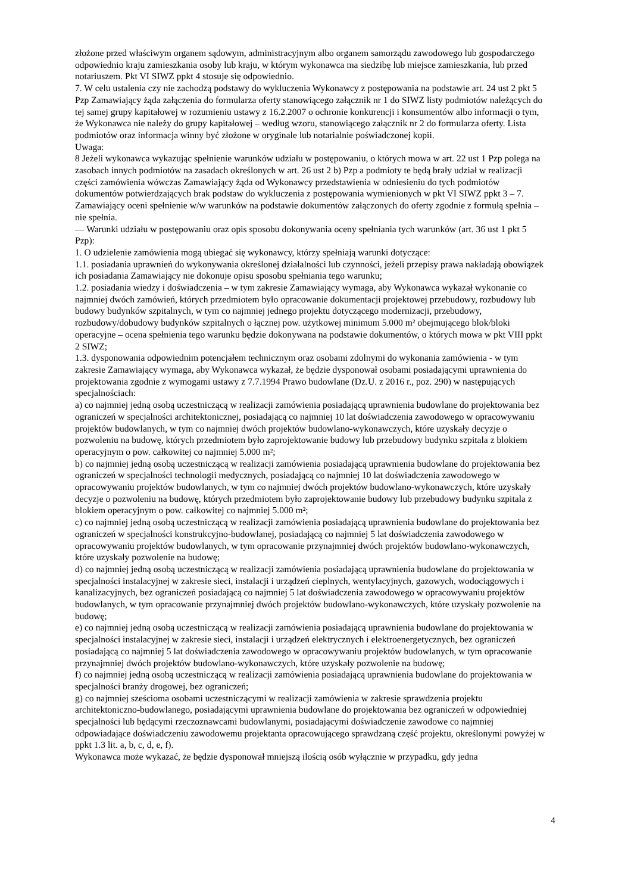złożone przed właściwym organem sądowym, administracyjnym albo organem samorządu zawodowego lub gospodarczego odpowiednio kraju zamieszkania osoby lub kraju, w którym wykonawca ma siedzibę lub miejsce zamieszkania, lub przed notariuszem. Pkt VI SIWZ ppkt 4 stosuje się odpowiednio.
7. W celu ustalenia czy nie zachodzą podstawy do wykluczenia Wykonawcy z postępowania na podstawie art. 24 ust 2 pkt 5 Pzp Zamawiający żąda załączenia do formularza oferty stanowiącego załącznik nr 1 do SIWZ listy podmiotów należących do tej samej grupy kapitałowej w rozumieniu ustawy z 16.2.2007 o ochronie konkurencji i konsumentów albo informacji o tym, że Wykonawca nie należy do grupy kapitałowej – według wzoru, stanowiącego załącznik nr 2 do formularza oferty. Lista podmiotów oraz informacja winny być złożone w oryginale lub notarialnie poświadczonej kopii.
Uwaga:
8 Jeżeli wykonawca wykazując spełnienie warunków udziału w postępowaniu, o których mowa w art. 22 ust 1 Pzp polega na zasobach innych podmiotów na zasadach określonych w art. 26 ust 2 b) Pzp a podmioty te będą brały udział w realizacji części zamówienia wówczas Zamawiający żąda od Wykonawcy przedstawienia w odniesieniu do tych podmiotów dokumentów potwierdzających brak podstaw do wykluczenia z postępowania wymienionych w pkt VI SIWZ ppkt 3 – 7.
Zamawiający oceni spełnienie w/w warunków na podstawie dokumentów załączonych do oferty zgodnie z formułą spełnia – nie spełnia.
— Warunki udziału w postępowaniu oraz opis sposobu dokonywania oceny spełniania tych warunków (art. 36 ust 1 pkt 5 Pzp):
1. O udzielenie zamówienia mogą ubiegać się wykonawcy, którzy spełniają warunki dotyczące:
1.1. posiadania uprawnień do wykonywania określonej działalności lub czynności, jeżeli przepisy prawa nakładają obowiązek ich posiadania Zamawiający nie dokonuje opisu sposobu spełniania tego warunku;
1.2. posiadania wiedzy i doświadczenia – w tym zakresie Zamawiający wymaga, aby Wykonawca wykazał wykonanie co najmniej dwóch zamówień, których przedmiotem było opracowanie dokumentacji projektowej przebudowy, rozbudowy lub budowy budynków szpitalnych, w tym co najmniej jednego projektu dotyczącego modernizacji, przebudowy, rozbudowy/dobudowy budynków szpitalnych o łącznej pow. użytkowej minimum 5.000 m² obejmującego blok/bloki operacyjne – ocena spełnienia tego warunku będzie dokonywana na podstawie dokumentów, o których mowa w pkt VIII ppkt 2 SIWZ;
1.3. dysponowania odpowiednim potencjałem technicznym oraz osobami zdolnymi do wykonania zamówienia - w tym zakresie Zamawiający wymaga, aby Wykonawca wykazał, że będzie dysponował osobami posiadającymi uprawnienia do projektowania zgodnie z wymogami ustawy z 7.7.1994 Prawo budowlane (Dz.U. z 2016 r., poz. 290) w następujących specjalnościach:
a) co najmniej jedną osobą uczestniczącą w realizacji zamówienia posiadającą uprawnienia budowlane do projektowania bez ograniczeń w specjalności architektonicznej, posiadającą co najmniej 10 lat doświadczenia zawodowego w opracowywaniu projektów budowlanych, w tym co najmniej dwóch projektów budowlano-wykonawczych, które uzyskały decyzje o pozwoleniu na budowę, których przedmiotem było zaprojektowanie budowy lub przebudowy budynku szpitala z blokiem operacyjnym o pow. całkowitej co najmniej 5.000 m²;
b) co najmniej jedną osobą uczestniczącą w realizacji zamówienia posiadającą uprawnienia budowlane do projektowania bez ograniczeń w specjalności technologii medycznych, posiadającą co najmniej 10 lat doświadczenia zawodowego w opracowywaniu projektów budowlanych, w tym co najmniej dwóch projektów budowlano-wykonawczych, które uzyskały decyzje o pozwoleniu na budowę, których przedmiotem było zaprojektowanie budowy lub przebudowy budynku szpitala z blokiem operacyjnym o pow. całkowitej co najmniej 5.000 m²;
c) co najmniej jedną osobą uczestniczącą w realizacji zamówienia posiadającą uprawnienia budowlane do projektowania bez ograniczeń w specjalności konstrukcyjno-budowlanej, posiadającą co najmniej 5 lat doświadczenia zawodowego w opracowywaniu projektów budowlanych, w tym opracowanie przynajmniej dwóch projektów budowlano-wykonawczych, które uzyskały pozwolenie na budowę;
d) co najmniej jedną osobą uczestniczącą w realizacji zamówienia posiadającą uprawnienia budowlane do projektowania w specjalności instalacyjnej w zakresie sieci, instalacji i urządzeń cieplnych, wentylacyjnych, gazowych, wodociągowych i kanalizacyjnych, bez ograniczeń posiadającą co najmniej 5 lat doświadczenia zawodowego w opracowywaniu projektów budowlanych, w tym opracowanie przynajmniej dwóch projektów budowlano-wykonawczych, które uzyskały pozwolenie na budowę;
e) co najmniej jedną osobą uczestniczącą w realizacji zamówienia posiadającą uprawnienia budowlane do projektowania w specjalności instalacyjnej w zakresie sieci, instalacji i urządzeń elektrycznych i elektroenergetycznych, bez ograniczeń posiadającą co najmniej 5 lat doświadczenia zawodowego w opracowywaniu projektów budowlanych, w tym opracowanie przynajmniej dwóch projektów budowlano-wykonawczych, które uzyskały pozwolenie na budowę;
f) co najmniej jedną osobą uczestniczącą w realizacji zamówienia posiadającą uprawnienia budowlane do projektowania w specjalności branży drogowej, bez ograniczeń;
g) co najmniej sześcioma osobami uczestniczącymi w realizacji zamówienia w zakresie sprawdzenia projektu architektoniczno-budowlanego, posiadającymi uprawnienia budowlane do projektowania bez ograniczeń w odpowiedniej specjalności lub będącymi rzeczoznawcami budowlanymi, posiadającymi doświadczenie zawodowe co najmniej odpowiadające doświadczeniu zawodowemu projektanta opracowującego sprawdzaną część projektu, określonymi powyżej w ppkt 1.3 lit. a, b, c, d, e, f).
Wykonawca może wykazać, że będzie dysponował mniejszą ilością osób wyłącznie w przypadku, gdy jedna
4